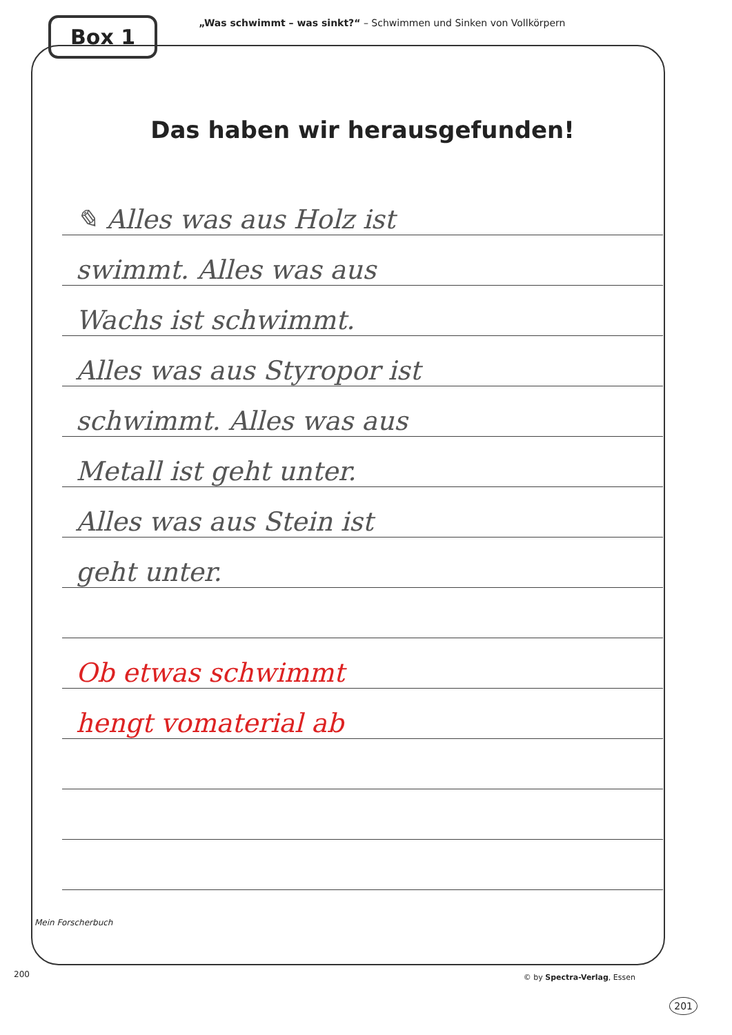Box 1
„Was schwimmt – was sinkt?“ – Schwimmen und Sinken von Vollkörpern
Das haben wir herausgefunden!
✎ Alles was aus Holz ist
swimmt. Alles was aus
Wachs ist schwimmt.
Alles was aus Styropor ist
schwimmt. Alles was aus
Metall ist geht unter.
Alles was aus Stein ist
geht unter.
Ob etwas schwimmt
hengt vomaterial ab
Mein Forscherbuch
200 © by Spectra-Verlag, Essen
201